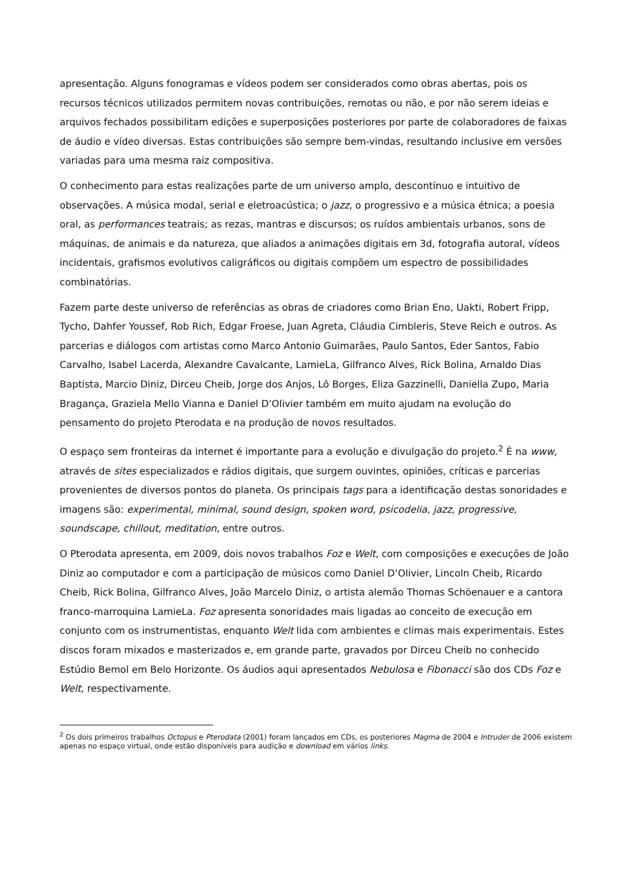apresentação. Alguns fonogramas e vídeos podem ser considerados como obras abertas, pois os recursos técnicos utilizados permitem novas contribuições, remotas ou não, e por não serem ideias e arquivos fechados possibilitam edições e superposições posteriores por parte de colaboradores de faixas de áudio e vídeo diversas. Estas contribuições são sempre bem-vindas, resultando inclusive em versões variadas para uma mesma raiz compositiva.
O conhecimento para estas realizações parte de um universo amplo, descontínuo e intuitivo de observações. A música modal, serial e eletroacústica; o jazz, o progressivo e a música étnica; a poesia oral, as performances teatrais; as rezas, mantras e discursos; os ruídos ambientais urbanos, sons de máquinas, de animais e da natureza, que aliados a animações digitais em 3d, fotografia autoral, vídeos incidentais, grafismos evolutivos caligráficos ou digitais compõem um espectro de possibilidades combinatórias.
Fazem parte deste universo de referências as obras de criadores como Brian Eno, Uakti, Robert Fripp, Tycho, Dahfer Youssef, Rob Rich, Edgar Froese, Juan Agreta, Cláudia Cimbleris, Steve Reich e outros. As parcerias e diálogos com artistas como Marco Antonio Guimarães, Paulo Santos, Eder Santos, Fabio Carvalho, Isabel Lacerda, Alexandre Cavalcante, LamieLa, Gilfranco Alves, Rick Bolina, Arnaldo Dias Baptista, Marcio Diniz, Dirceu Cheib, Jorge dos Anjos, Lô Borges, Eliza Gazzinelli, Daniella Zupo, Maria Bragança, Graziela Mello Vianna e Daniel D’Olivier também em muito ajudam na evolução do pensamento do projeto Pterodata e na produção de novos resultados.
O espaço sem fronteiras da internet é importante para a evolução e divulgação do projeto.<sup>2</sup> É na www, através de sites especializados e rádios digitais, que surgem ouvintes, opiniões, críticas e parcerias provenientes de diversos pontos do planeta. Os principais tags para a identificação destas sonoridades e imagens são: experimental, minimal, sound design, spoken word, psicodelia, jazz, progressive, soundscape, chillout, meditation, entre outros.
O Pterodata apresenta, em 2009, dois novos trabalhos Foz e Welt, com composições e execuções de João Diniz ao computador e com a participação de músicos como Daniel D’Olivier, Lincoln Cheib, Ricardo Cheib, Rick Bolina, Gilfranco Alves, João Marcelo Diniz, o artista alemão Thomas Schöenauer e a cantora franco-marroquina LamieLa. Foz apresenta sonoridades mais ligadas ao conceito de execução em conjunto com os instrumentistas, enquanto Welt lida com ambientes e climas mais experimentais. Estes discos foram mixados e masterizados e, em grande parte, gravados por Dirceu Cheib no conhecido Estúdio Bemol em Belo Horizonte. Os áudios aqui apresentados Nebulosa e Fibonacci são dos CDs Foz e Welt, respectivamente.
<sup>2</sup> Os dois primeiros trabalhos Octopus e Pterodata (2001) foram lançados em CDs, os posteriores Magma de 2004 e Intruder de 2006 existem apenas no espaço virtual, onde estão disponíveis para audição e download em vários links.